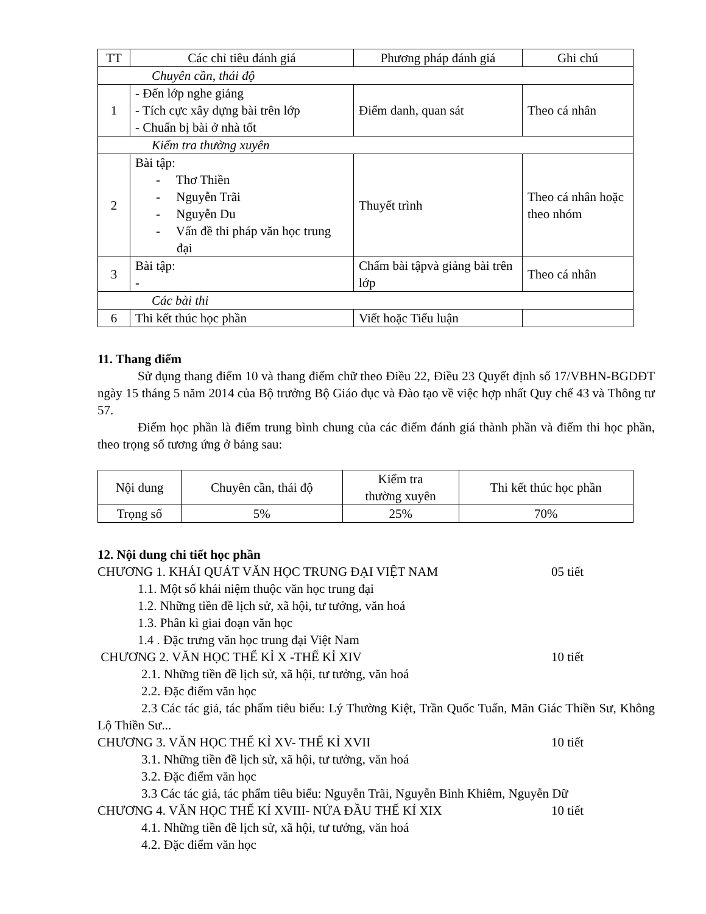| TT | Các chỉ tiêu đánh giá | Phương pháp đánh giá | Ghi chú |
| --- | --- | --- | --- |
| Chuyên cần, thái độ | | | |
| 1 | - Đến lớp nghe giảng - Tích cực xây dựng bài trên lớp - Chuẩn bị bài ở nhà tốt | Điểm danh, quan sát | Theo cá nhân |
| Kiểm tra thường xuyên | | | |
| 2 | Bài tập: - Thơ Thiền - Nguyễn Trãi - Nguyễn Du - Vấn đề thi pháp văn học trung đại | Thuyết trình | Theo cá nhân hoặc theo nhóm |
| 3 | Bài tập: - | Chấm bài tậpvà giảng bài trên lớp | Theo cá nhân |
| Các bài thi | | | |
| 6 | Thi kết thúc học phần | Viết hoặc Tiểu luận | |
11. Thang điểm
Sử dụng thang điểm 10 và thang điểm chữ theo Điều 22, Điều 23 Quyết định số 17/VBHN-BGDĐT ngày 15 tháng 5 năm 2014 của Bộ trưởng Bộ Giáo dục và Đào tạo về việc hợp nhất Quy chế 43 và Thông tư 57.
Điểm học phần là điểm trung bình chung của các điểm đánh giá thành phần và điểm thi học phần, theo trọng số tương ứng ở bảng sau:
| Nội dung | Chuyên cần, thái độ | Kiểm tra thường xuyên | Thi kết thúc học phần |
| Trọng số | 5% | 25% | 70% |
12. Nội dung chi tiết học phần
CHƯƠNG 1. KHÁI QUÁT VĂN HỌC TRUNG ĐẠI VIỆT NAM 05 tiết
1.1. Một số khái niệm thuộc văn học trung đại
1.2. Những tiền đề lịch sử, xã hội, tư tưởng, văn hoá
1.3. Phân kì giai đoạn văn học
1.4 . Đặc trưng văn học trung đại Việt Nam
CHƯƠNG 2. VĂN HỌC THẾ KỈ X -THẾ KỈ XIV 10 tiết
2.1. Những tiền đề lịch sử, xã hội, tư tưởng, văn hoá
2.2. Đặc điểm văn học
2.3 Các tác giả, tác phẩm tiêu biểu: Lý Thường Kiệt, Trần Quốc Tuấn, Mãn Giác Thiền Sư, Không Lộ Thiền Sư...
CHƯƠNG 3. VĂN HỌC THẾ KỈ XV- THẾ KỈ XVII 10 tiết
3.1. Những tiền đề lịch sử, xã hội, tư tưởng, văn hoá
3.2. Đặc điểm văn học
3.3 Các tác giả, tác phẩm tiêu biểu: Nguyễn Trãi, Nguyễn Bỉnh Khiêm, Nguyễn Dữ
CHƯƠNG 4. VĂN HỌC THẾ KỈ XVIII- NỬA ĐẦU THẾ KỈ XIX 10 tiết
4.1. Những tiền đề lịch sử, xã hội, tư tưởng, văn hoá
4.2. Đặc điểm văn học